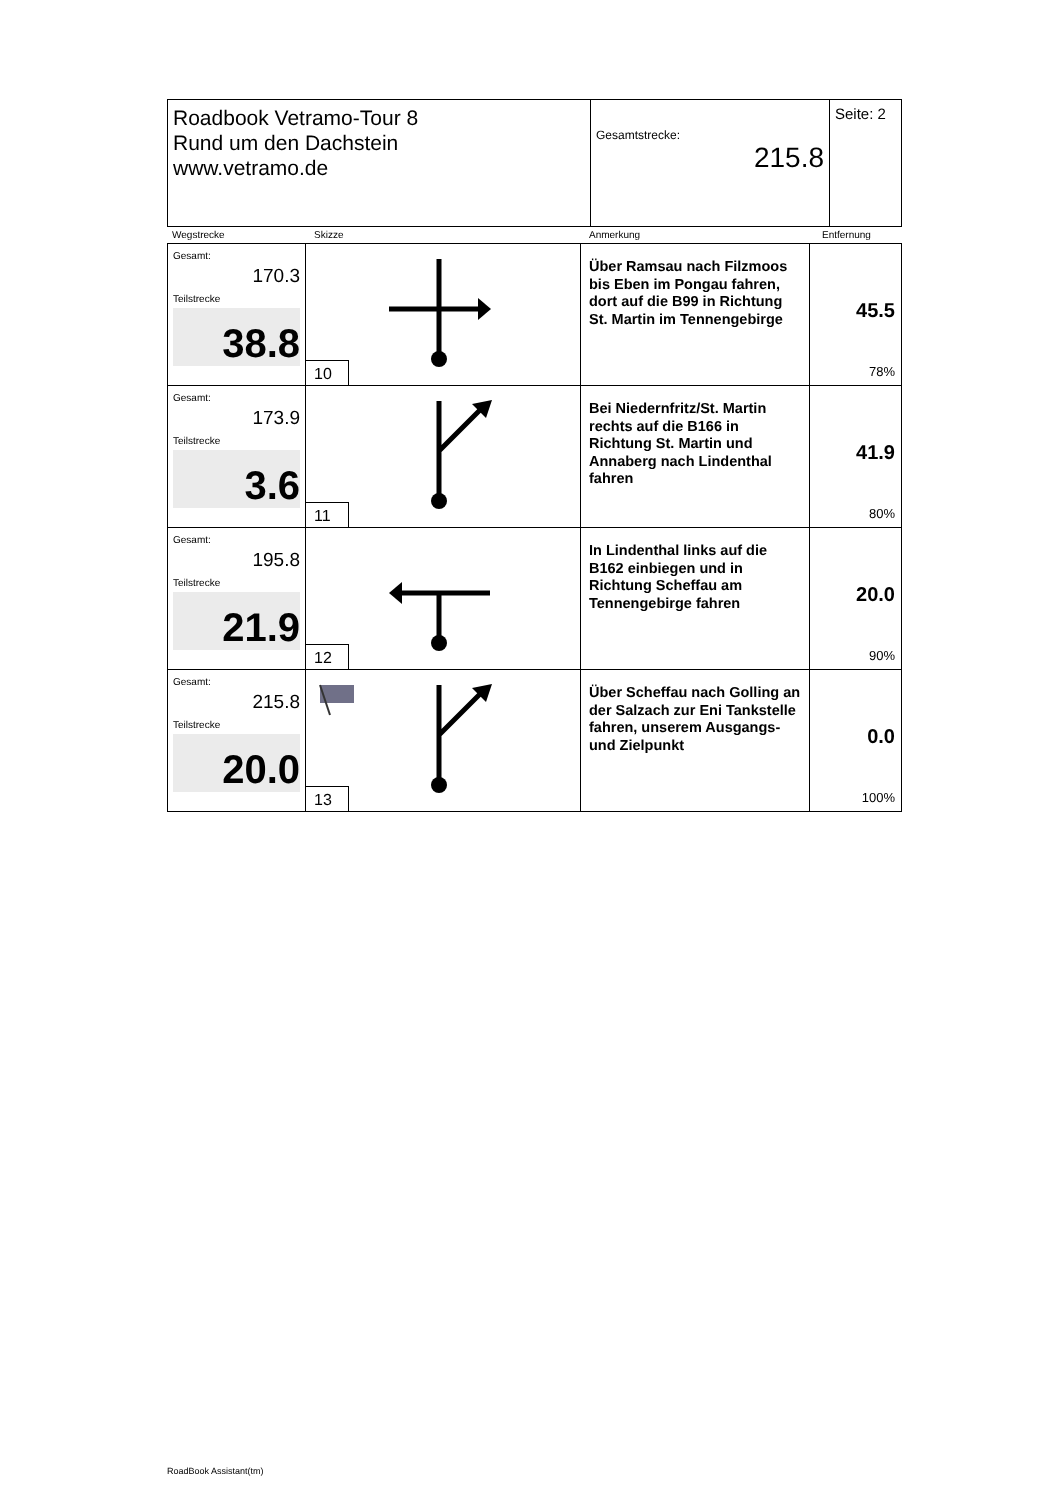| Roadbook Vetramo-Tour 8 Rund um den Dachstein www.vetramo.de | Gesamtstrecke: 215.8 | Seite: 2 |
| Wegstrecke | Skizze | Anmerkung | Entfernung |
| Gesamt: 170.3 Teilstrecke 38.8 | 10 | Über Ramsau nach Filzmoos bis Eben im Pongau fahren, dort auf die B99 in Richtung St. Martin im Tennengebirge | 45.5 78% |
| Gesamt: 173.9 Teilstrecke 3.6 | 11 | Bei Niedernfritz/St. Martin rechts auf die B166 in Richtung St. Martin und Annaberg nach Lindenthal fahren | 41.9 80% |
| Gesamt: 195.8 Teilstrecke 21.9 | 12 | In Lindenthal links auf die B162 einbiegen und in Richtung Scheffau am Tennengebirge fahren | 20.0 90% |
| Gesamt: 215.8 Teilstrecke 20.0 | 13 | Über Scheffau nach Golling an der Salzach zur Eni Tankstelle fahren, unserem Ausgangs- und Zielpunkt | 0.0 100% |
RoadBook Assistant(tm)